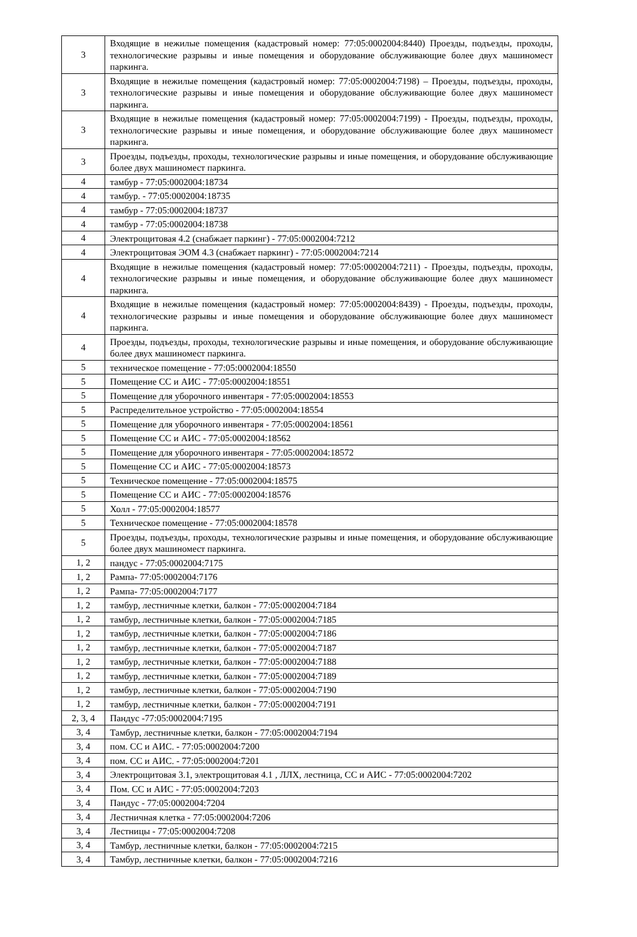| 3 | Входящие в нежилые помещения (кадастровый номер: 77:05:0002004:8440) Проезды, подъезды, проходы, технологические разрывы и иные помещения и оборудование обслуживающие более двух машиномест паркинга. |
| 3 | Входящие в нежилые помещения (кадастровый номер: 77:05:0002004:7198) – Проезды, подъезды, проходы, технологические разрывы и иные помещения и оборудование обслуживающие более двух машиномест паркинга. |
| 3 | Входящие в нежилые помещения (кадастровый номер: 77:05:0002004:7199) - Проезды, подъезды, проходы, технологические разрывы и иные помещения, и оборудование обслуживающие более двух машиномест паркинга. |
| 3 | Проезды, подъезды, проходы, технологические разрывы и иные помещения, и оборудование обслуживающие более двух машиномест паркинга. |
| 4 | тамбур - 77:05:0002004:18734 |
| 4 | тамбур. - 77:05:0002004:18735 |
| 4 | тамбур - 77:05:0002004:18737 |
| 4 | тамбур - 77:05:0002004:18738 |
| 4 | Электрощитовая 4.2 (снабжает паркинг) - 77:05:0002004:7212 |
| 4 | Электрощитовая ЭОМ 4.3 (снабжает паркинг) - 77:05:0002004:7214 |
| 4 | Входящие в нежилые помещения (кадастровый номер: 77:05:0002004:7211) - Проезды, подъезды, проходы, технологические разрывы и иные помещения, и оборудование обслуживающие более двух машиномест паркинга. |
| 4 | Входящие в нежилые помещения (кадастровый номер: 77:05:0002004:8439) - Проезды, подъезды, проходы, технологические разрывы и иные помещения и оборудование обслуживающие более двух машиномест паркинга. |
| 4 | Проезды, подъезды, проходы, технологические разрывы и иные помещения, и оборудование обслуживающие более двух машиномест паркинга. |
| 5 | техническое помещение - 77:05:0002004:18550 |
| 5 | Помещение СС и АИС - 77:05:0002004:18551 |
| 5 | Помещение для уборочного инвентаря - 77:05:0002004:18553 |
| 5 | Распределительное устройство - 77:05:0002004:18554 |
| 5 | Помещение для уборочного инвентаря - 77:05:0002004:18561 |
| 5 | Помещение СС и АИС - 77:05:0002004:18562 |
| 5 | Помещение для уборочного инвентаря - 77:05:0002004:18572 |
| 5 | Помещение СС и АИС - 77:05:0002004:18573 |
| 5 | Техническое помещение - 77:05:0002004:18575 |
| 5 | Помещение СС и АИС - 77:05:0002004:18576 |
| 5 | Холл - 77:05:0002004:18577 |
| 5 | Техническое помещение - 77:05:0002004:18578 |
| 5 | Проезды, подъезды, проходы, технологические разрывы и иные помещения, и оборудование обслуживающие более двух машиномест паркинга. |
| 1, 2 | пандус - 77:05:0002004:7175 |
| 1, 2 | Рампа- 77:05:0002004:7176 |
| 1, 2 | Рампа- 77:05:0002004:7177 |
| 1, 2 | тамбур, лестничные клетки, балкон - 77:05:0002004:7184 |
| 1, 2 | тамбур, лестничные клетки, балкон - 77:05:0002004:7185 |
| 1, 2 | тамбур, лестничные клетки, балкон - 77:05:0002004:7186 |
| 1, 2 | тамбур, лестничные клетки, балкон - 77:05:0002004:7187 |
| 1, 2 | тамбур, лестничные клетки, балкон - 77:05:0002004:7188 |
| 1, 2 | тамбур, лестничные клетки, балкон - 77:05:0002004:7189 |
| 1, 2 | тамбур, лестничные клетки, балкон - 77:05:0002004:7190 |
| 1, 2 | тамбур, лестничные клетки, балкон - 77:05:0002004:7191 |
| 2, 3, 4 | Пандус -77:05:0002004:7195 |
| 3, 4 | Тамбур, лестничные клетки, балкон - 77:05:0002004:7194 |
| 3, 4 | пом. СС и АИС. - 77:05:0002004:7200 |
| 3, 4 | пом. СС и АИС. - 77:05:0002004:7201 |
| 3, 4 | Электрощитовая 3.1, электрощитовая 4.1 , ЛЛХ, лестница, СС и АИС - 77:05:0002004:7202 |
| 3, 4 | Пом. СС и АИС - 77:05:0002004:7203 |
| 3, 4 | Пандус - 77:05:0002004:7204 |
| 3, 4 | Лестничная клетка - 77:05:0002004:7206 |
| 3, 4 | Лестницы - 77:05:0002004:7208 |
| 3, 4 | Тамбур, лестничные клетки, балкон - 77:05:0002004:7215 |
| 3, 4 | Тамбур, лестничные клетки, балкон - 77:05:0002004:7216 |